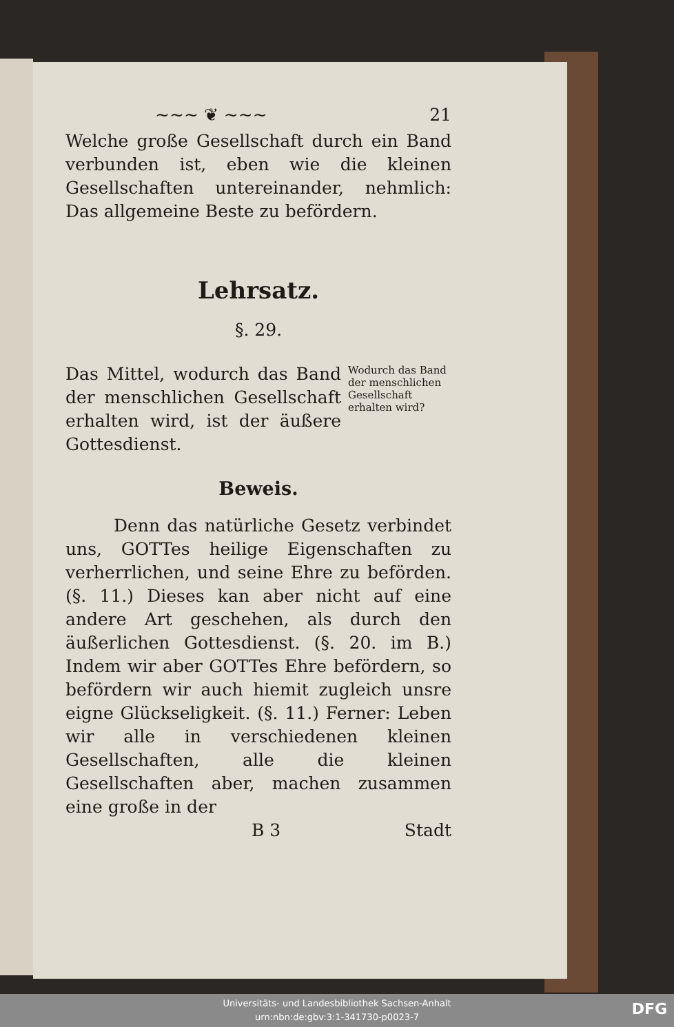~~~ ❦ ~~~ 21
Welche große Gesellschaft durch ein Band verbunden ist, eben wie die kleinen Gesellschaften untereinander, nehmlich: Das allgemeine Beste zu befördern.
Lehrsatz.
§. 29.
Das Mittel, wodurch das Band der menschlichen Gesellschaft erhalten wird, ist der äußere Gottesdienst.
Wodurch das Band der menschlichen Gesellschaft erhalten wird?
Beweis.
Denn das natürliche Gesetz verbindet uns, GOTTes heilige Eigenschaften zu verherrlichen, und seine Ehre zu beförden. (§. 11.) Dieses kan aber nicht auf eine andere Art geschehen, als durch den äußerlichen Gottesdienst. (§. 20. im B.) Indem wir aber GOTTes Ehre befördern, so befördern wir auch hiemit zugleich unsre eigne Glückseligkeit. (§. 11.) Ferner: Leben wir alle in verschiedenen kleinen Gesellschaften, alle die kleinen Gesellschaften aber, machen zusammen eine große in der
B 3 Stadt
Universitäts- und Landesbibliothek Sachsen-Anhalt
urn:nbn:de:gbv:3:1-341730-p0023-7
DFG